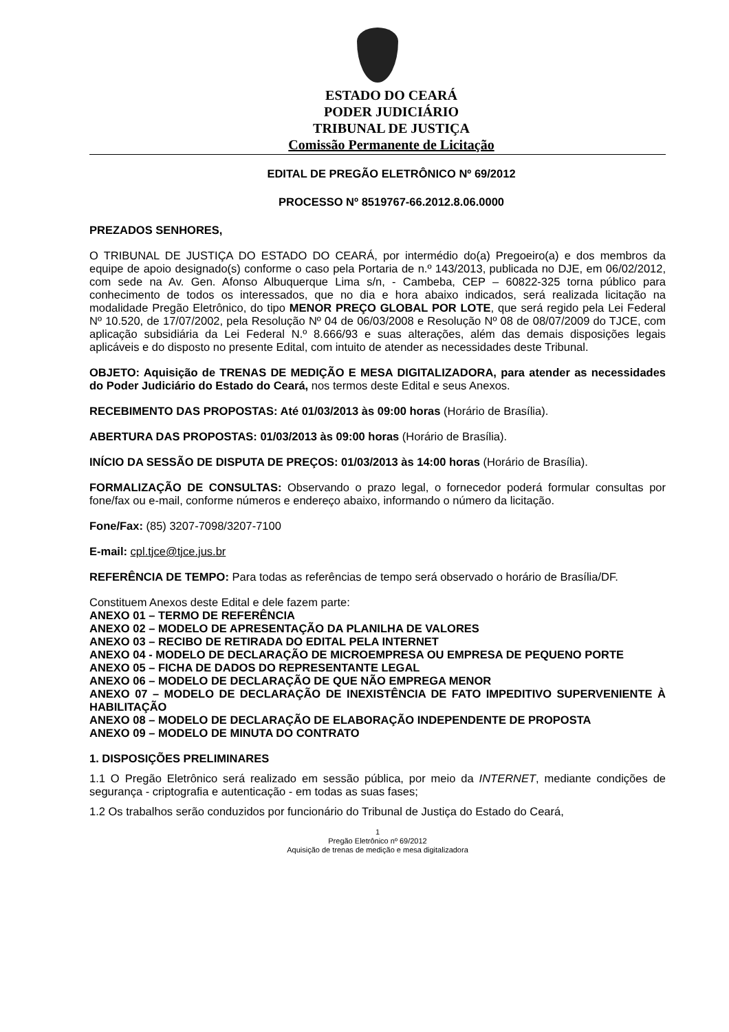ESTADO DO CEARÁ
PODER JUDICIÁRIO
TRIBUNAL DE JUSTIÇA
Comissão Permanente de Licitação
EDITAL DE PREGÃO ELETRÔNICO Nº 69/2012
PROCESSO Nº 8519767-66.2012.8.06.0000
PREZADOS SENHORES,
O TRIBUNAL DE JUSTIÇA DO ESTADO DO CEARÁ, por intermédio do(a) Pregoeiro(a) e dos membros da equipe de apoio designado(s) conforme o caso pela Portaria de n.º 143/2013, publicada no DJE, em 06/02/2012, com sede na Av. Gen. Afonso Albuquerque Lima s/n, - Cambeba, CEP – 60822-325 torna público para conhecimento de todos os interessados, que no dia e hora abaixo indicados, será realizada licitação na modalidade Pregão Eletrônico, do tipo MENOR PREÇO GLOBAL POR LOTE, que será regido pela Lei Federal Nº 10.520, de 17/07/2002, pela Resolução Nº 04 de 06/03/2008 e Resolução Nº 08 de 08/07/2009 do TJCE, com aplicação subsidiária da Lei Federal N.º 8.666/93 e suas alterações, além das demais disposições legais aplicáveis e do disposto no presente Edital, com intuito de atender as necessidades deste Tribunal.
OBJETO: Aquisição de TRENAS DE MEDIÇÃO E MESA DIGITALIZADORA, para atender as necessidades do Poder Judiciário do Estado do Ceará, nos termos deste Edital e seus Anexos.
RECEBIMENTO DAS PROPOSTAS: Até 01/03/2013 às 09:00 horas (Horário de Brasília).
ABERTURA DAS PROPOSTAS: 01/03/2013 às 09:00 horas (Horário de Brasília).
INÍCIO DA SESSÃO DE DISPUTA DE PREÇOS: 01/03/2013 às 14:00 horas (Horário de Brasília).
FORMALIZAÇÃO DE CONSULTAS: Observando o prazo legal, o fornecedor poderá formular consultas por fone/fax ou e-mail, conforme números e endereço abaixo, informando o número da licitação.
Fone/Fax: (85) 3207-7098/3207-7100
E-mail: cpl.tjce@tjce.jus.br
REFERÊNCIA DE TEMPO: Para todas as referências de tempo será observado o horário de Brasília/DF.
Constituem Anexos deste Edital e dele fazem parte:
ANEXO 01 – TERMO DE REFERÊNCIA
ANEXO 02 – MODELO DE APRESENTAÇÃO DA PLANILHA DE VALORES
ANEXO 03 – RECIBO DE RETIRADA DO EDITAL PELA INTERNET
ANEXO 04 - MODELO DE DECLARAÇÃO DE MICROEMPRESA OU EMPRESA DE PEQUENO PORTE
ANEXO 05 – FICHA DE DADOS DO REPRESENTANTE LEGAL
ANEXO 06 – MODELO DE DECLARAÇÃO DE QUE NÃO EMPREGA MENOR
ANEXO 07 – MODELO DE DECLARAÇÃO DE INEXISTÊNCIA DE FATO IMPEDITIVO SUPERVENIENTE À HABILITAÇÃO
ANEXO 08 – MODELO DE DECLARAÇÃO DE ELABORAÇÃO INDEPENDENTE DE PROPOSTA
ANEXO 09 – MODELO DE MINUTA DO CONTRATO
1. DISPOSIÇÕES PRELIMINARES
1.1 O Pregão Eletrônico será realizado em sessão pública, por meio da INTERNET, mediante condições de segurança - criptografia e autenticação - em todas as suas fases;
1.2 Os trabalhos serão conduzidos por funcionário do Tribunal de Justiça do Estado do Ceará,
1
Pregão Eletrônico nº 69/2012
Aquisição de trenas de medição e mesa digitalizadora